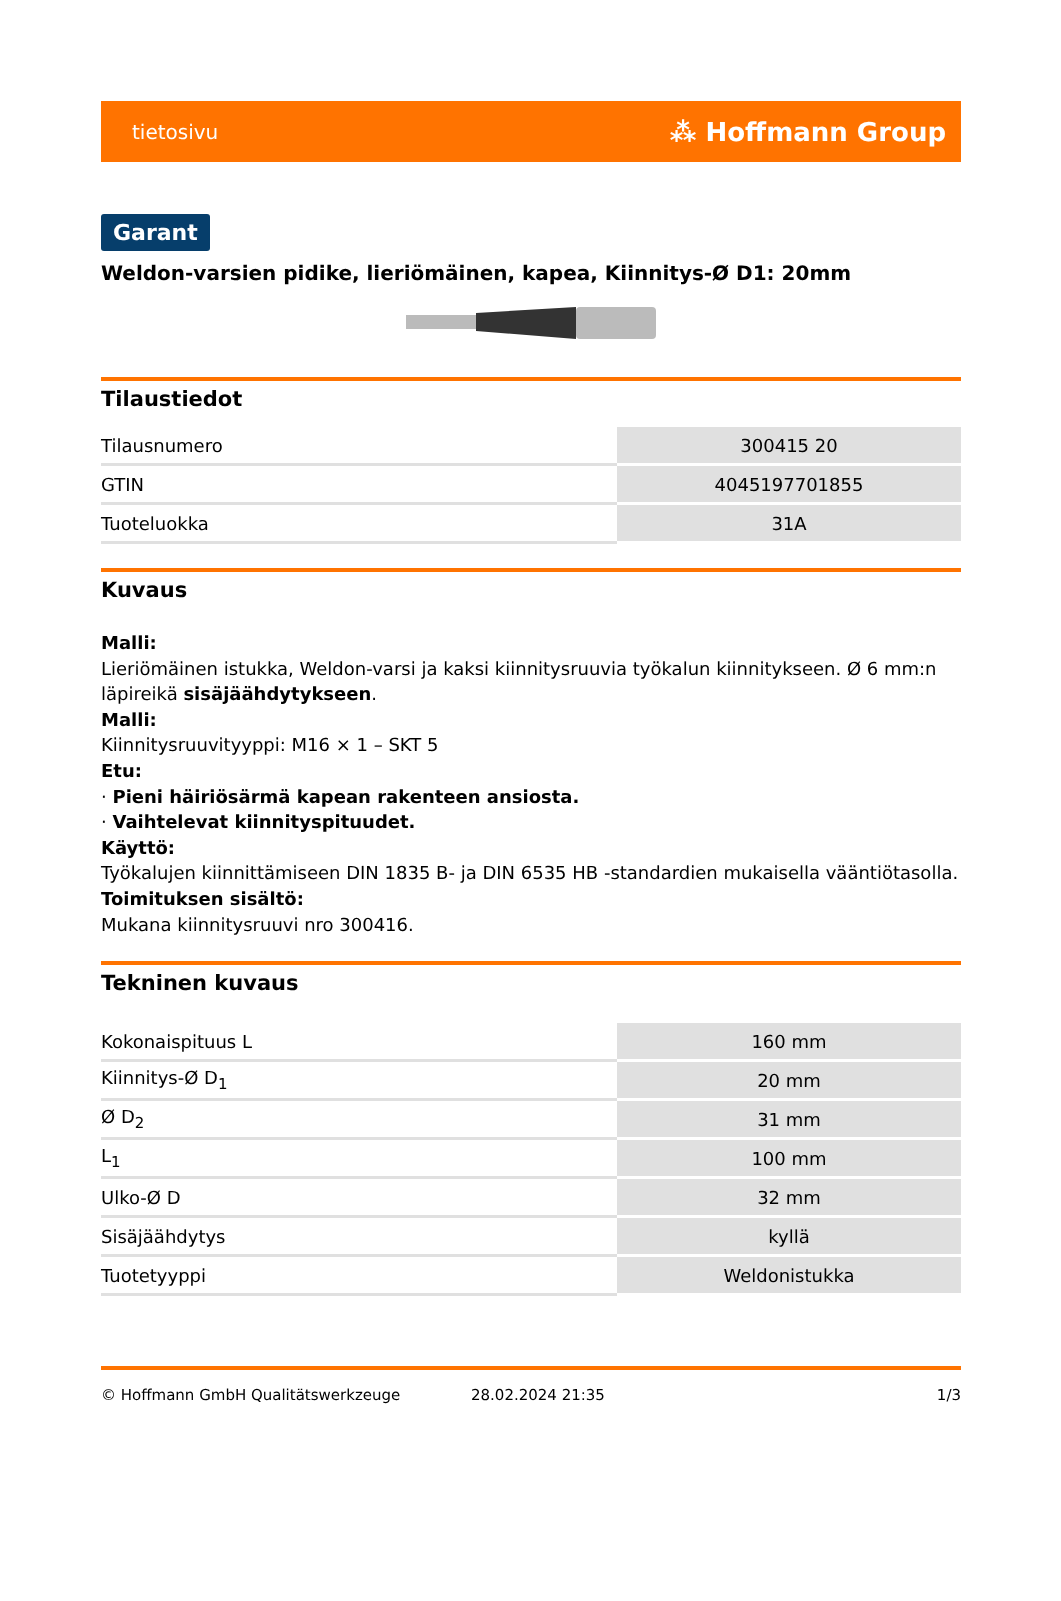tietosivu ⁂ Hoffmann Group
Garant
Weldon-varsien pidike, lieriömäinen, kapea, Kiinnitys-Ø D1: 20mm
Tilaustiedot
| Tilausnumero | 300415 20 |
| GTIN | 4045197701855 |
| Tuoteluokka | 31A |
Kuvaus
Malli:
Lieriömäinen istukka, Weldon-varsi ja kaksi kiinnitysruuvia työkalun kiinnitykseen. Ø 6 mm:n läpireikä sisäjäähdytykseen.
Malli:
Kiinnitysruuvityyppi: M16 × 1 – SKT 5
Etu:
· Pieni häiriösärmä kapean rakenteen ansiosta.
· Vaihtelevat kiinnityspituudet.
Käyttö:
Työkalujen kiinnittämiseen DIN 1835 B- ja DIN 6535 HB -standardien mukaisella vääntiötasolla.
Toimituksen sisältö:
Mukana kiinnitysruuvi nro 300416.
Tekninen kuvaus
| Kokonaispituus L | 160 mm |
| Kiinnitys-Ø D<sub>1</sub> | 20 mm |
| Ø D<sub>2</sub> | 31 mm |
| L<sub>1</sub> | 100 mm |
| Ulko-Ø D | 32 mm |
| Sisäjäähdytys | kyllä |
| Tuotetyyppi | Weldonistukka |
© Hoffmann GmbH Qualitätswerkzeuge 28.02.2024 21:35 1/3